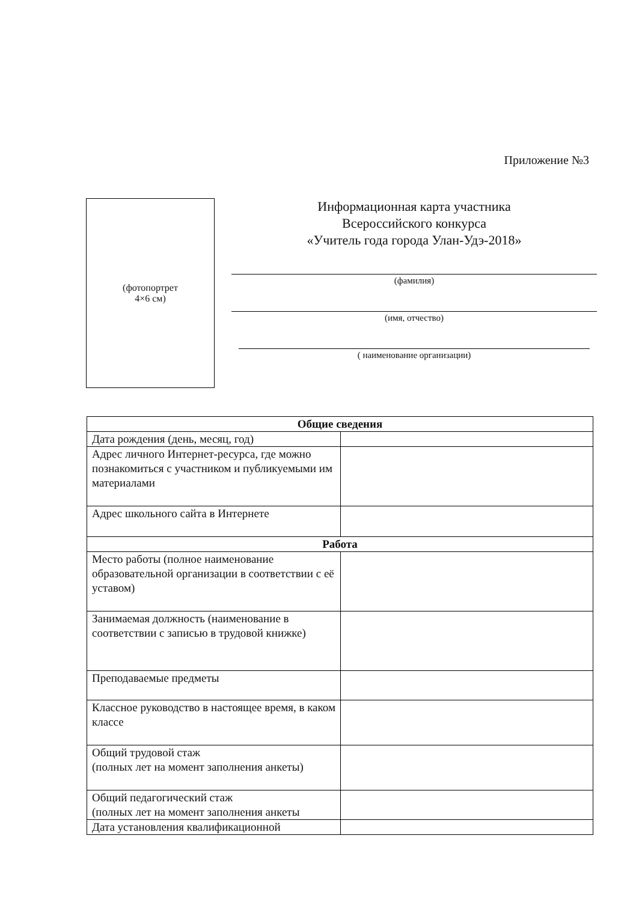Приложение №3
(фотопортрет
4×6 см)
Информационная карта участника
Всероссийского конкурса
«Учитель года города Улан-Удэ-2018»
(фамилия)
(имя, отчество)
( наименование организации)
| Общие сведения | |
| --- | --- |
| Дата рождения (день, месяц, год) | |
| Адрес личного Интернет-ресурса, где можно познакомиться с участником и публикуемыми им материалами | |
| Адрес школьного сайта в Интернете | |
| Работа | |
| Место работы (полное наименование образовательной организации в соответствии с её уставом) | |
| Занимаемая должность (наименование в соответствии с записью в трудовой книжке) | |
| Преподаваемые предметы | |
| Классное руководство в настоящее время, в каком классе | |
| Общий трудовой стаж (полных лет на момент заполнения анкеты) | |
| Общий педагогический стаж (полных лет на момент заполнения анкеты | |
| Дата установления квалификационной | |